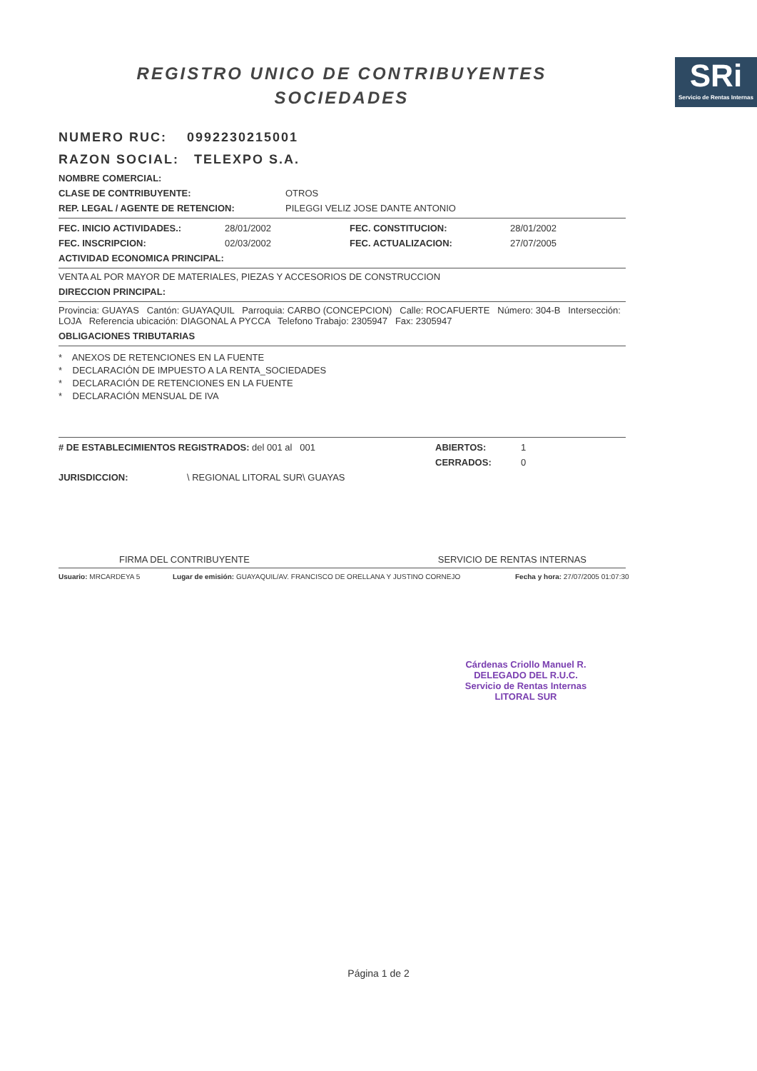REGISTRO UNICO DE CONTRIBUYENTES
SOCIEDADES
SRi
Servicio de Rentas Internas
NUMERO RUC: 0992230215001
RAZON SOCIAL: TELEXPO S.A.
NOMBRE COMERCIAL:
CLASE DE CONTRIBUYENTE: OTROS
REP. LEGAL / AGENTE DE RETENCION: PILEGGI VELIZ JOSE DANTE ANTONIO
FEC. INICIO ACTIVIDADES.: 28/01/2002 FEC. CONSTITUCION: 28/01/2002
FEC. INSCRIPCION: 02/03/2002 FEC. ACTUALIZACION: 27/07/2005
ACTIVIDAD ECONOMICA PRINCIPAL:
VENTA AL POR MAYOR DE MATERIALES, PIEZAS Y ACCESORIOS DE CONSTRUCCION
DIRECCION PRINCIPAL:
Provincia: GUAYAS Cantón: GUAYAQUIL Parroquia: CARBO (CONCEPCION) Calle: ROCAFUERTE Número: 304-B Intersección: LOJA Referencia ubicación: DIAGONAL A PYCCA Telefono Trabajo: 2305947 Fax: 2305947
OBLIGACIONES TRIBUTARIAS
* ANEXOS DE RETENCIONES EN LA FUENTE
* DECLARACIÓN DE IMPUESTO A LA RENTA_SOCIEDADES
* DECLARACIÓN DE RETENCIONES EN LA FUENTE
* DECLARACIÓN MENSUAL DE IVA
# DE ESTABLECIMIENTOS REGISTRADOS: del 001 al 001 ABIERTOS: 1
CERRADOS: 0
JURISDICCION: \ REGIONAL LITORAL SUR\ GUAYAS
FIRMA DEL CONTRIBUYENTE SERVICIO DE RENTAS INTERNAS
Usuario: MRCARDEYA 5 Lugar de emisión: GUAYAQUIL/AV. FRANCISCO DE ORELLANA Y JUSTINO CORNEJO Fecha y hora: 27/07/2005 01:07:30
Cárdenas Criollo Manuel R.
DELEGADO DEL R.U.C.
Servicio de Rentas Internas
LITORAL SUR
Página 1 de 2